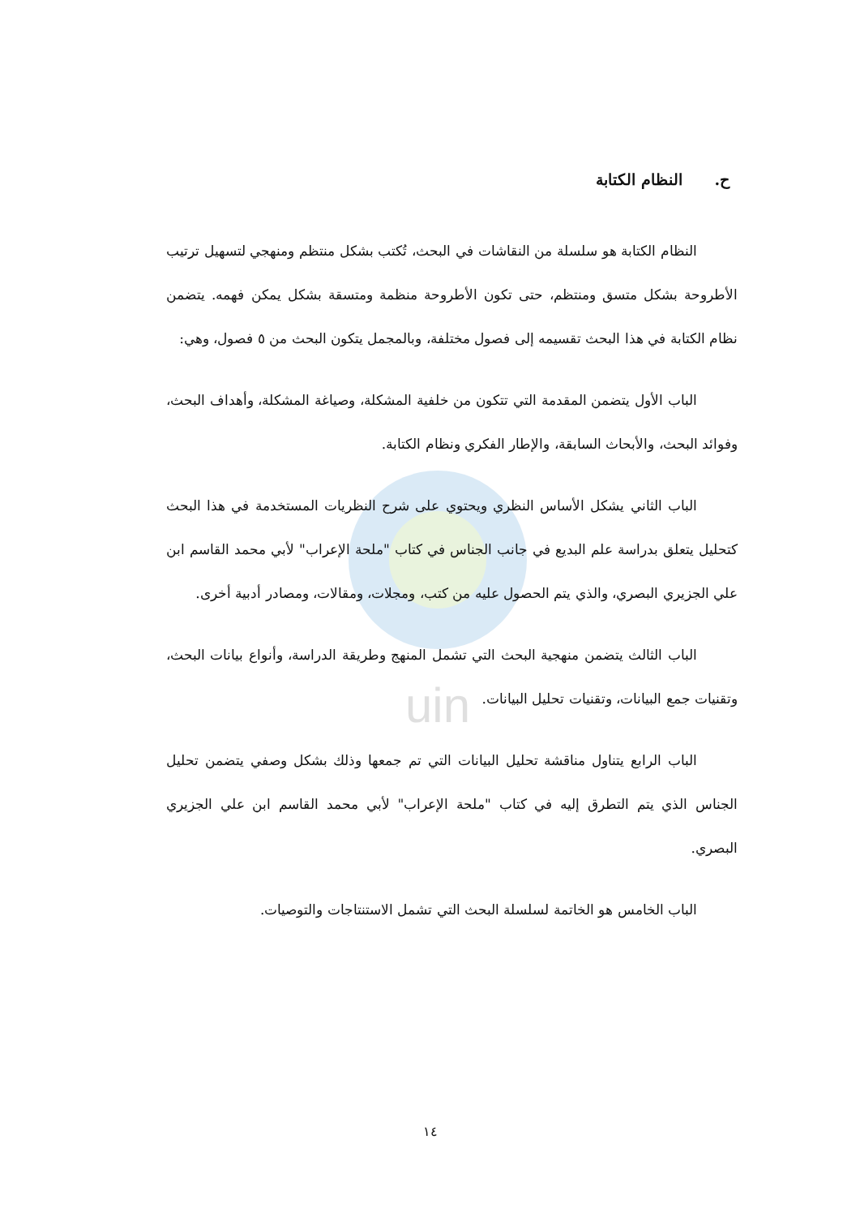uin
ح. النظام الكتابة
النظام الكتابة هو سلسلة من النقاشات في البحث، تُكتب بشكل منتظم ومنهجي لتسهيل ترتيب الأطروحة بشكل متسق ومنتظم، حتى تكون الأطروحة منظمة ومتسقة بشكل يمكن فهمه. يتضمن نظام الكتابة في هذا البحث تقسيمه إلى فصول مختلفة، وبالمجمل يتكون البحث من ٥ فصول، وهي:
الباب الأول يتضمن المقدمة التي تتكون من خلفية المشكلة، وصياغة المشكلة، وأهداف البحث، وفوائد البحث، والأبحاث السابقة، والإطار الفكري ونظام الكتابة.
الباب الثاني يشكل الأساس النظري ويحتوي على شرح النظريات المستخدمة في هذا البحث كتحليل يتعلق بدراسة علم البديع في جانب الجناس في كتاب "ملحة الإعراب" لأبي محمد القاسم ابن علي الجزيري البصري، والذي يتم الحصول عليه من كتب، ومجلات، ومقالات، ومصادر أدبية أخرى.
الباب الثالث يتضمن منهجية البحث التي تشمل المنهج وطريقة الدراسة، وأنواع بيانات البحث، وتقنيات جمع البيانات، وتقنيات تحليل البيانات.
الباب الرابع يتناول مناقشة تحليل البيانات التي تم جمعها وذلك بشكل وصفي يتضمن تحليل الجناس الذي يتم التطرق إليه في كتاب "ملحة الإعراب" لأبي محمد القاسم ابن علي الجزيري البصري.
الباب الخامس هو الخاتمة لسلسلة البحث التي تشمل الاستنتاجات والتوصيات.
١٤